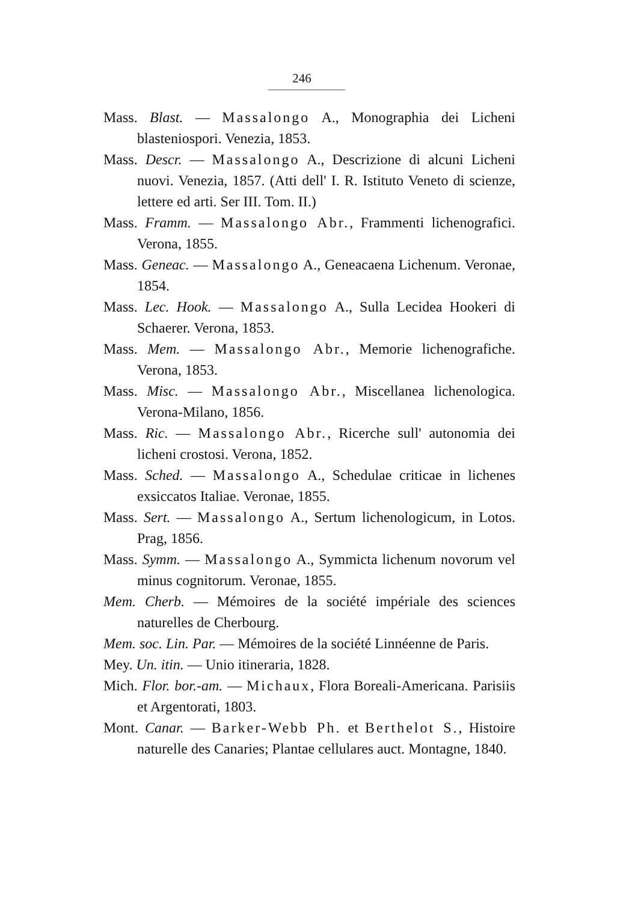246
Mass. Blast. — Massalongo A., Monographia dei Licheni blasteniospori. Venezia, 1853.
Mass. Descr. — Massalongo A., Descrizione di alcuni Licheni nuovi. Venezia, 1857. (Atti dell' I. R. Istituto Veneto di scienze, lettere ed arti. Ser III. Tom. II.)
Mass. Framm. — Massalongo Abr., Frammenti lichenografici. Verona, 1855.
Mass. Geneac. — Massalongo A., Geneacaena Lichenum. Veronae, 1854.
Mass. Lec. Hook. — Massalongo A., Sulla Lecidea Hookeri di Schaerer. Verona, 1853.
Mass. Mem. — Massalongo Abr., Memorie lichenografiche. Verona, 1853.
Mass. Misc. — Massalongo Abr., Miscellanea lichenologica. Verona-Milano, 1856.
Mass. Ric. — Massalongo Abr., Ricerche sull' autonomia dei licheni crostosi. Verona, 1852.
Mass. Sched. — Massalongo A., Schedulae criticae in lichenes exsiccatos Italiae. Veronae, 1855.
Mass. Sert. — Massalongo A., Sertum lichenologicum, in Lotos. Prag, 1856.
Mass. Symm. — Massalongo A., Symmicta lichenum novorum vel minus cognitorum. Veronae, 1855.
Mem. Cherb. — Mémoires de la société impériale des sciences naturelles de Cherbourg.
Mem. soc. Lin. Par. — Mémoires de la société Linnéenne de Paris.
Mey. Un. itin. — Unio itineraria, 1828.
Mich. Flor. bor.-am. — Michaux, Flora Boreali-Americana. Parisiis et Argentorati, 1803.
Mont. Canar. — Barker-Webb Ph. et Berthelot S., Histoire naturelle des Canaries; Plantae cellulares auct. Montagne, 1840.